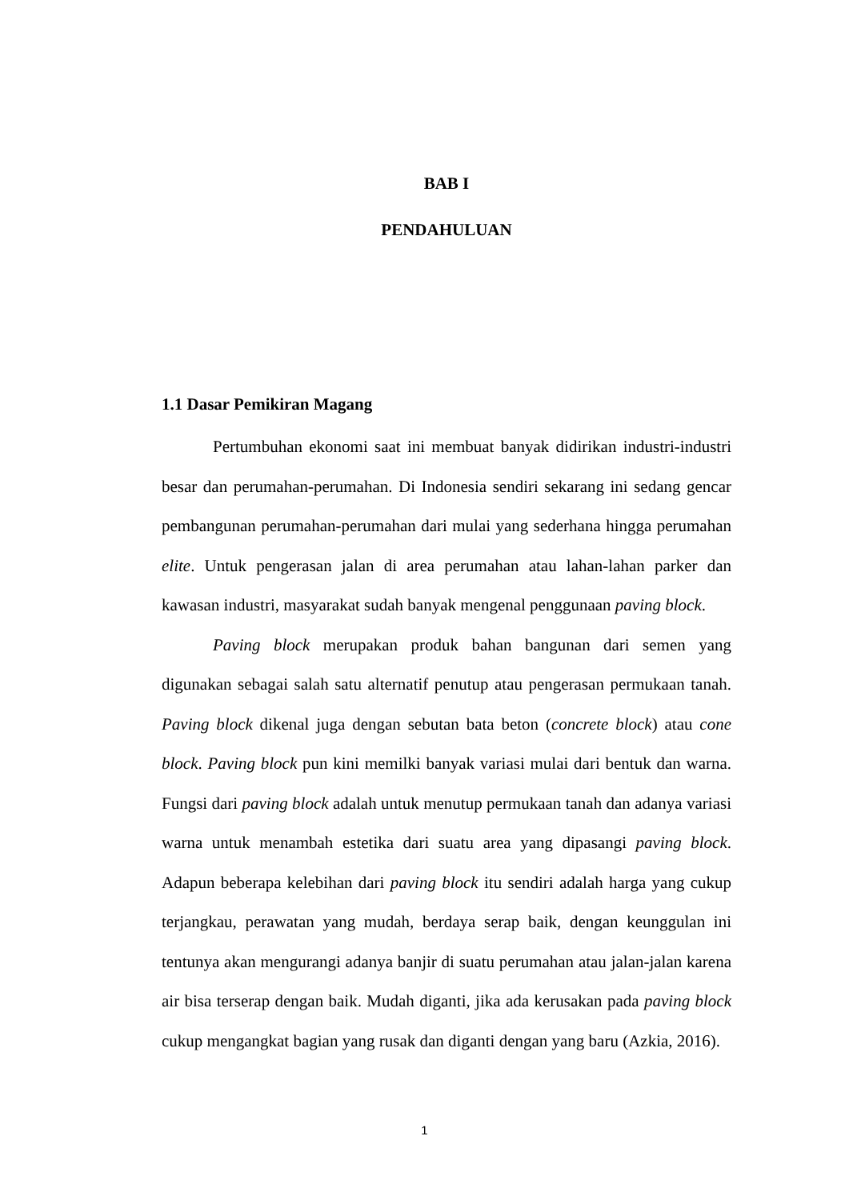BAB I
PENDAHULUAN
1.1 Dasar Pemikiran Magang
Pertumbuhan ekonomi saat ini membuat banyak didirikan industri-industri besar dan perumahan-perumahan. Di Indonesia sendiri sekarang ini sedang gencar pembangunan perumahan-perumahan dari mulai yang sederhana hingga perumahan elite. Untuk pengerasan jalan di area perumahan atau lahan-lahan parker dan kawasan industri, masyarakat sudah banyak mengenal penggunaan paving block.
Paving block merupakan produk bahan bangunan dari semen yang digunakan sebagai salah satu alternatif penutup atau pengerasan permukaan tanah. Paving block dikenal juga dengan sebutan bata beton (concrete block) atau cone block. Paving block pun kini memilki banyak variasi mulai dari bentuk dan warna. Fungsi dari paving block adalah untuk menutup permukaan tanah dan adanya variasi warna untuk menambah estetika dari suatu area yang dipasangi paving block. Adapun beberapa kelebihan dari paving block itu sendiri adalah harga yang cukup terjangkau, perawatan yang mudah, berdaya serap baik, dengan keunggulan ini tentunya akan mengurangi adanya banjir di suatu perumahan atau jalan-jalan karena air bisa terserap dengan baik. Mudah diganti, jika ada kerusakan pada paving block cukup mengangkat bagian yang rusak dan diganti dengan yang baru (Azkia, 2016).
1